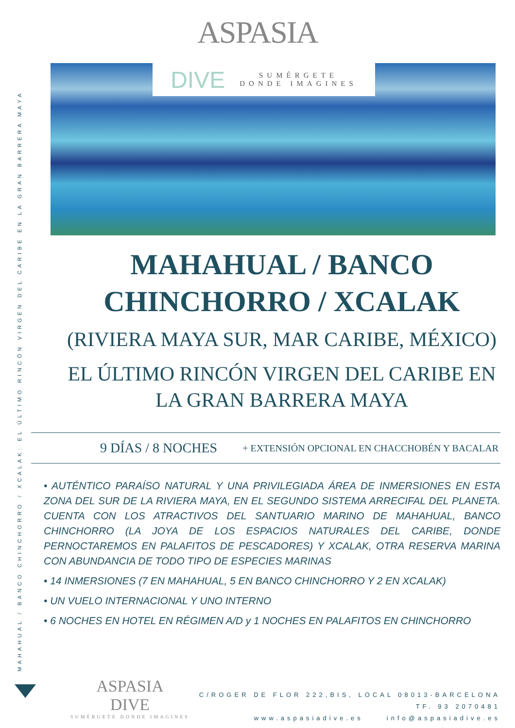MAHAHUAL / BANCO CHINCHORRO / XCALAK: EL ÚLTIMO RINCÓN VIRGEN DEL CARIBE EN LA GRAN BARRERA MAYA
ASPASIA
DIVE SUMÉRGETE
DONDE IMAGINES
MAHAHUAL / BANCO
CHINCHORRO / XCALAK
(RIVIERA MAYA SUR, MAR CARIBE, MÉXICO)
EL ÚLTIMO RINCÓN VIRGEN DEL CARIBE EN
LA GRAN BARRERA MAYA
9 DÍAS / 8 NOCHES + EXTENSIÓN OPCIONAL EN CHACCHOBÉN Y BACALAR
• AUTÉNTICO PARAÍSO NATURAL Y UNA PRIVILEGIADA ÁREA DE INMERSIONES EN ESTA ZONA DEL SUR DE LA RIVIERA MAYA, EN EL SEGUNDO SISTEMA ARRECIFAL DEL PLANETA. CUENTA CON LOS ATRACTIVOS DEL SANTUARIO MARINO DE MAHAHUAL, BANCO CHINCHORRO (LA JOYA DE LOS ESPACIOS NATURALES DEL CARIBE, DONDE PERNOCTAREMOS EN PALAFITOS DE PESCADORES) Y XCALAK, OTRA RESERVA MARINA CON ABUNDANCIA DE TODO TIPO DE ESPECIES MARINAS
• 14 INMERSIONES (7 EN MAHAHUAL, 5 EN BANCO CHINCHORRO Y 2 EN XCALAK)
• UN VUELO INTERNACIONAL Y UNO INTERNO
• 6 NOCHES EN HOTEL EN RÉGIMEN A/D y 1 NOCHES EN PALAFITOS EN CHINCHORRO
ASPASIA
DIVE
SUMÉRGETE DONDE IMAGINES
C/ROGER DE FLOR 222,BIS, LOCAL 08013-BARCELONA
TF. 93 2070481
www.aspasiadive.es info@aspasiadive.es